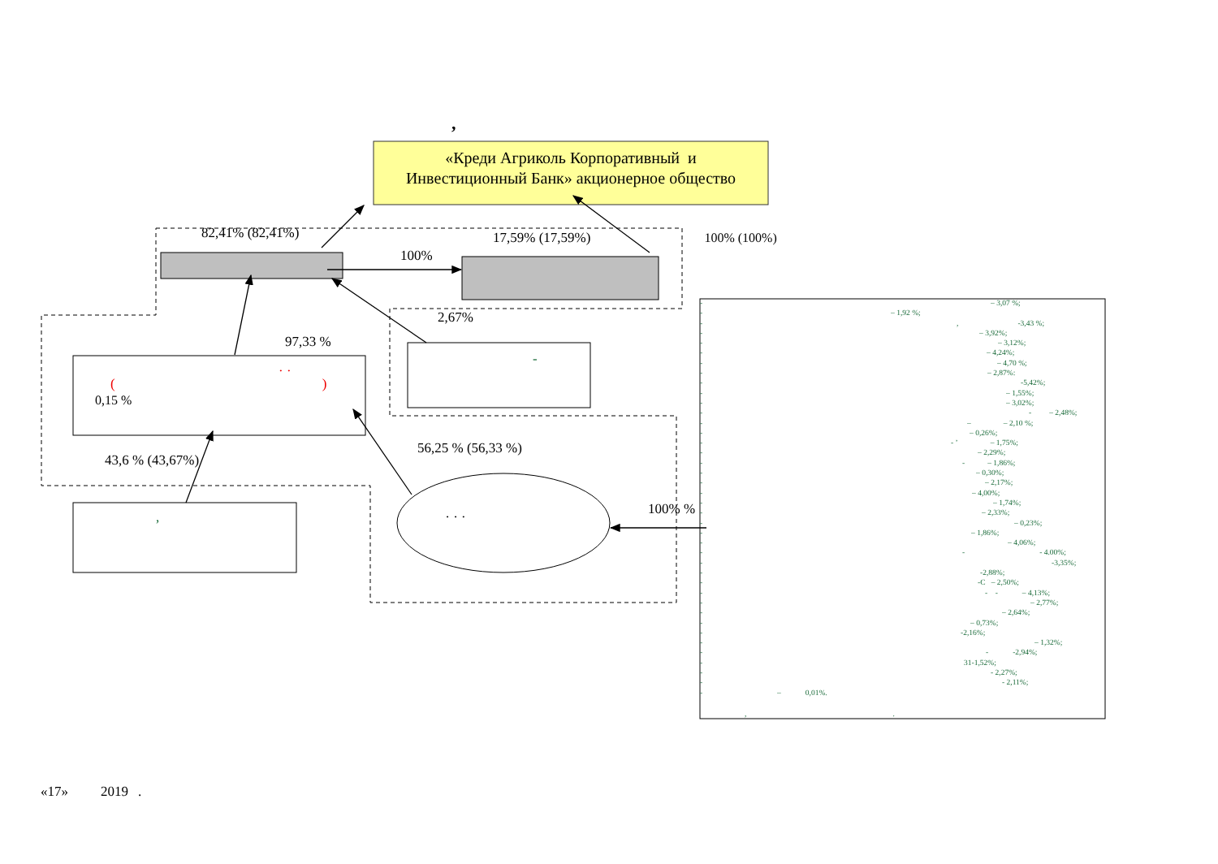,
«Креди Агриколь Корпоративный и
Инвестиционный Банк» акционерное общество
82,41% (82,41%)
17,59% (17,59%) 100% (100%)
100%
- – 3,07 %;
- – 1,92 %;
-, -3,43 %;
- – 3,92%;
- – 3,12%;
- – 4,24%;
- – 4,70 %;
- – 2,87%:
- -5,42%;
- – 1,55%;
- – 3,02%;
- - – 2,48%;
- – – 2,10 %;
- – 0,26%;
- - ’ – 1,75%;
- – 2,29%;
- - – 1,86%;
- – 0,30%;
- – 2,17%;
- – 4,00%;
- – 1,74%;
- – 2,33%;
- – 0,23%;
- – 1,86%;
- – 4,06%;
- - - 4.00%;
- -3,35%;
- -2,88%;
- -C – 2,50%;
- - - – 4,13%;
- – 2,77%;
- – 2,64%;
- – 0,73%;
- -2,16%;
- – 1,32%;
- - -2,94%;
- 31-1,52%;
- - 2,27%;
- - 2,11%;
- – 0,01%.
,.
2,67%
97,33 %
-
· ·
()
0,15 %
56,25 % (56,33 %)
43,6 % (43,67%)
100% %
, · · ·
«17» 2019.